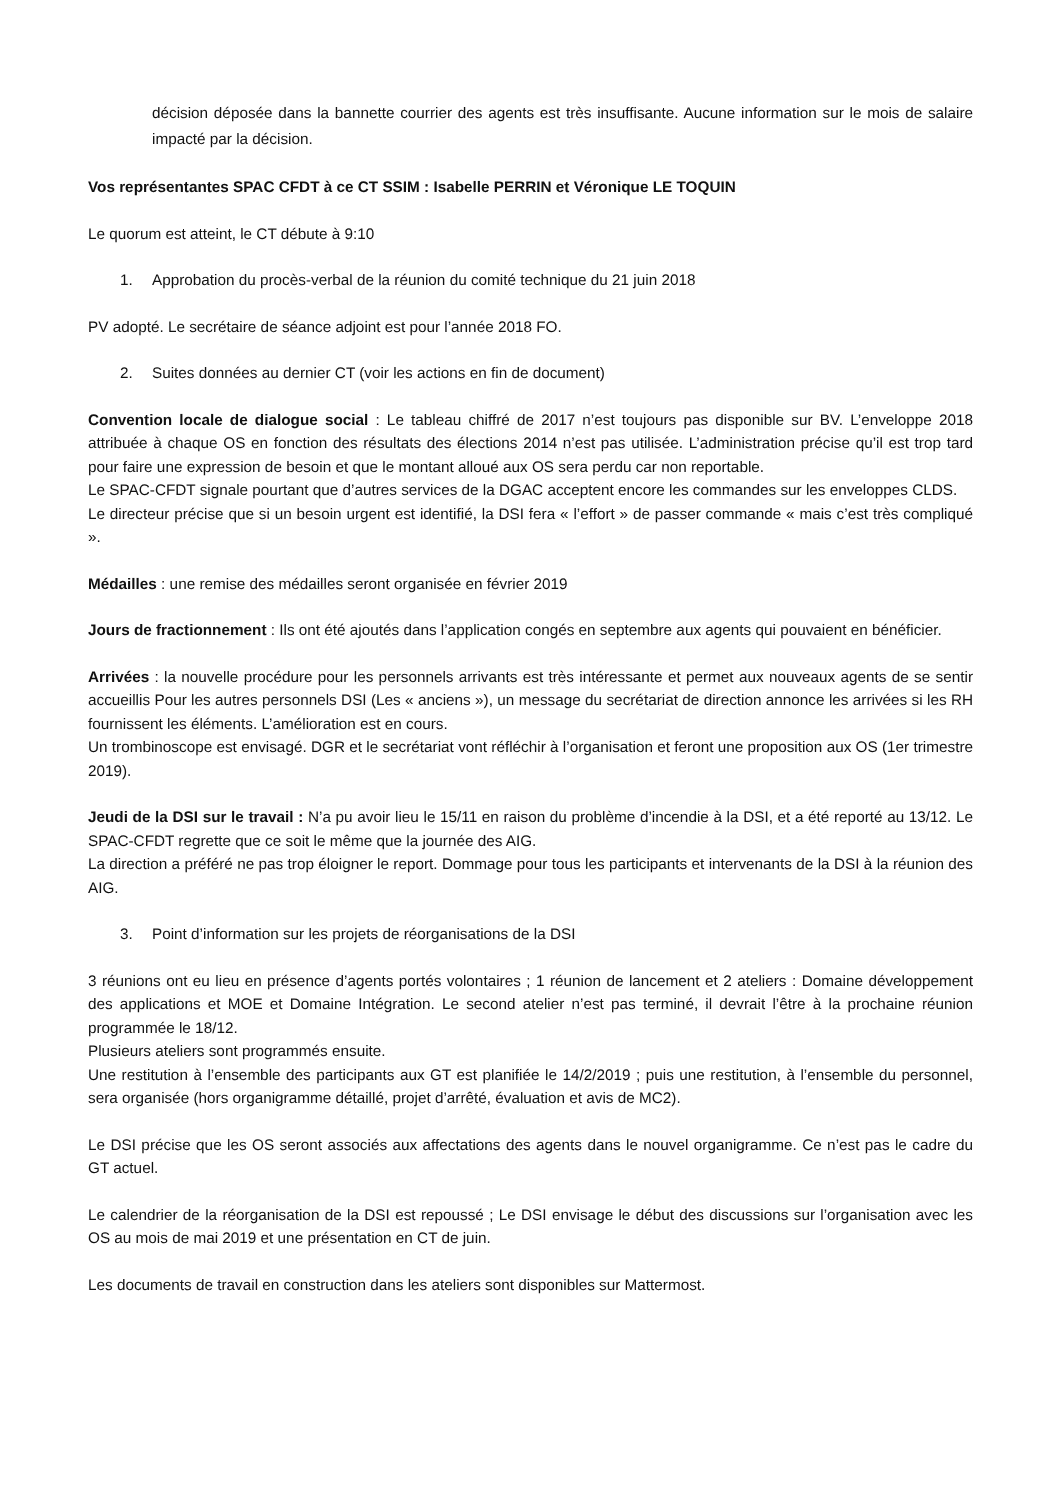décision déposée dans la bannette courrier des agents est très insuffisante. Aucune information sur le mois de salaire impacté par la décision.
Vos représentantes SPAC CFDT à ce CT SSIM : Isabelle PERRIN et Véronique LE TOQUIN
Le quorum est atteint, le CT débute à 9:10
1. Approbation du procès-verbal de la réunion du comité technique du 21 juin 2018
PV adopté. Le secrétaire de séance adjoint est pour l’année 2018 FO.
2. Suites données au dernier CT (voir les actions en fin de document)
Convention locale de dialogue social : Le tableau chiffré de 2017 n’est toujours pas disponible sur BV. L’enveloppe 2018 attribuée à chaque OS en fonction des résultats des élections 2014 n’est pas utilisée. L’administration précise qu’il est trop tard pour faire une expression de besoin et que le montant alloué aux OS sera perdu car non reportable.
Le SPAC-CFDT signale pourtant que d’autres services de la DGAC acceptent encore les commandes sur les enveloppes CLDS.
Le directeur précise que si un besoin urgent est identifié, la DSI fera « l’effort » de passer commande « mais c’est très compliqué ».
Médailles : une remise des médailles seront organisée en février 2019
Jours de fractionnement : Ils ont été ajoutés dans l’application congés en septembre aux agents qui pouvaient en bénéficier.
Arrivées : la nouvelle procédure pour les personnels arrivants est très intéressante et permet aux nouveaux agents de se sentir accueillis Pour les autres personnels DSI (Les « anciens »), un message du secrétariat de direction annonce les arrivées si les RH fournissent les éléments. L’amélioration est en cours.
Un trombinoscope est envisagé. DGR et le secrétariat vont réfléchir à l’organisation et feront une proposition aux OS (1er trimestre 2019).
Jeudi de la DSI sur le travail : N’a pu avoir lieu le 15/11 en raison du problème d’incendie à la DSI, et a été reporté au 13/12. Le SPAC-CFDT regrette que ce soit le même que la journée des AIG.
La direction a préféré ne pas trop éloigner le report. Dommage pour tous les participants et intervenants de la DSI à la réunion des AIG.
3. Point d’information sur les projets de réorganisations de la DSI
3 réunions ont eu lieu en présence d’agents portés volontaires ; 1 réunion de lancement et 2 ateliers : Domaine développement des applications et MOE et Domaine Intégration. Le second atelier n’est pas terminé, il devrait l’être à la prochaine réunion programmée le 18/12.
Plusieurs ateliers sont programmés ensuite.
Une restitution à l’ensemble des participants aux GT est planifiée le 14/2/2019 ; puis une restitution, à l’ensemble du personnel, sera organisée (hors organigramme détaillé, projet d’arrêté, évaluation et avis de MC2).
Le DSI précise que les OS seront associés aux affectations des agents dans le nouvel organigramme. Ce n’est pas le cadre du GT actuel.
Le calendrier de la réorganisation de la DSI est repoussé ; Le DSI envisage le début des discussions sur l’organisation avec les OS au mois de mai 2019 et une présentation en CT de juin.
Les documents de travail en construction dans les ateliers sont disponibles sur Mattermost.